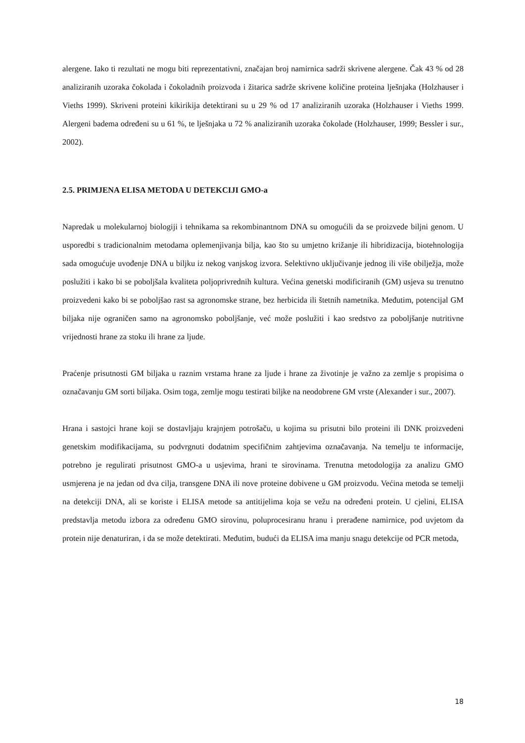alergene. Iako ti rezultati ne mogu biti reprezentativni, značajan broj namirnica sadrži skrivene alergene. Čak 43 % od 28 analiziranih uzoraka čokolada i čokoladnih proizvoda i žitarica sadrže skrivene količine proteina lješnjaka (Holzhauser i Vieths 1999). Skriveni proteini kikirikija detektirani su u 29 % od 17 analiziranih uzoraka (Holzhauser i Vieths 1999. Alergeni badema određeni su u 61 %, te lješnjaka u 72 % analiziranih uzoraka čokolade (Holzhauser, 1999; Bessler i sur., 2002).
2.5. PRIMJENA ELISA METODA U DETEKCIJI GMO-a
Napredak u molekularnoj biologiji i tehnikama sa rekombinantnom DNA su omogućili da se proizvede biljni genom. U usporedbi s tradicionalnim metodama oplemenjivanja bilja, kao što su umjetno križanje ili hibridizacija, biotehnologija sada omogućuje uvođenje DNA u biljku iz nekog vanjskog izvora. Selektivno uključivanje jednog ili više obilježja, može poslužiti i kako bi se poboljšala kvaliteta poljoprivrednih kultura. Većina genetski modificiranih (GM) usjeva su trenutno proizvedeni kako bi se poboljšao rast sa agronomske strane, bez herbicida ili štetnih nametnika. Međutim, potencijal GM biljaka nije ograničen samo na agronomsko poboljšanje, već može poslužiti i kao sredstvo za poboljšanje nutritivne vrijednosti hrane za stoku ili hrane za ljude.
Praćenje prisutnosti GM biljaka u raznim vrstama hrane za ljude i hrane za životinje je važno za zemlje s propisima o označavanju GM sorti biljaka. Osim toga, zemlje mogu testirati biljke na neodobrene GM vrste (Alexander i sur., 2007).
Hrana i sastojci hrane koji se dostavljaju krajnjem potrošaču, u kojima su prisutni bilo proteini ili DNK proizvedeni genetskim modifikacijama, su podvrgnuti dodatnim specifičnim zahtjevima označavanja. Na temelju te informacije, potrebno je regulirati prisutnost GMO-a u usjevima, hrani te sirovinama. Trenutna metodologija za analizu GMO usmjerena je na jedan od dva cilja, transgene DNA ili nove proteine dobivene u GM proizvodu. Većina metoda se temelji na detekciji DNA, ali se koriste i ELISA metode sa antitijelima koja se vežu na određeni protein. U cjelini, ELISA predstavlja metodu izbora za određenu GMO sirovinu, poluprocesiranu hranu i prerađene namirnice, pod uvjetom da protein nije denaturiran, i da se može detektirati. Međutim, budući da ELISA ima manju snagu detekcije od PCR metoda,
18